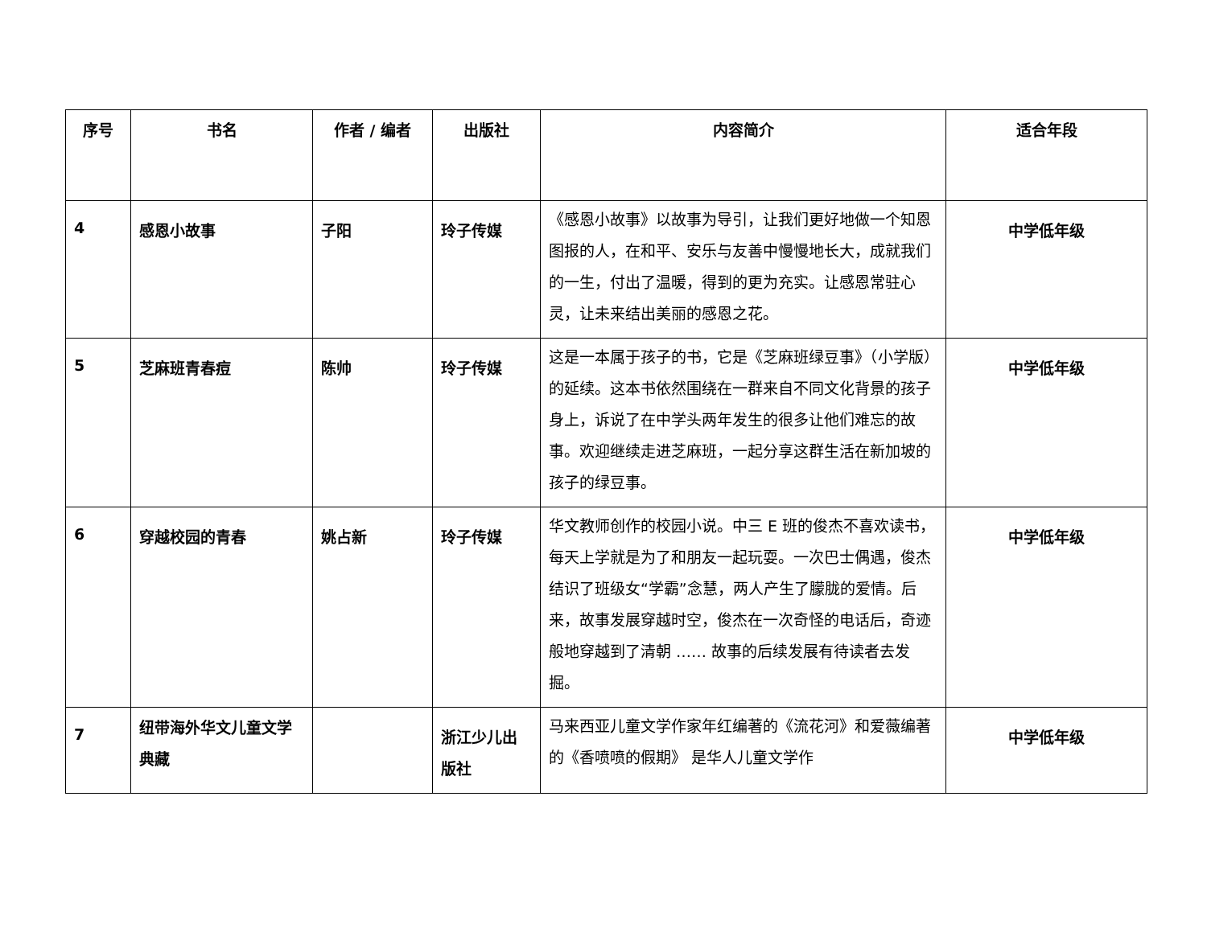| 序号 | 书名 | 作者 / 编者 | 出版社 | 内容简介 | 适合年段 |
| --- | --- | --- | --- | --- | --- |
| 4 | 感恩小故事 | 子阳 | 玲子传媒 | 《感恩小故事》以故事为导引，让我们更好地做一个知恩图报的人，在和平、安乐与友善中慢慢地长大，成就我们的一生，付出了温暖，得到的更为充实。让感恩常驻心灵，让未来结出美丽的感恩之花。 | 中学低年级 |
| 5 | 芝麻班青春痘 | 陈帅 | 玲子传媒 | 这是一本属于孩子的书，它是《芝麻班绿豆事》（小学版）的延续。这本书依然围绕在一群来自不同文化背景的孩子身上，诉说了在中学头两年发生的很多让他们难忘的故事。欢迎继续走进芝麻班，一起分享这群生活在新加坡的孩子的绿豆事。 | 中学低年级 |
| 6 | 穿越校园的青春 | 姚占新 | 玲子传媒 | 华文教师创作的校园小说。中三 E 班的俊杰不喜欢读书，每天上学就是为了和朋友一起玩耍。一次巴士偶遇，俊杰结识了班级女“学霸”念慧，两人产生了朦胧的爱情。后来，故事发展穿越时空，俊杰在一次奇怪的电话后，奇迹般地穿越到了清朝 …… 故事的后续发展有待读者去发掘。 | 中学低年级 |
| 7 | 纽带海外华文儿童文学典藏 | | 浙江少儿出版社 | 马来西亚儿童文学作家年红编著的《流花河》和爱薇编著的《香喷喷的假期》 是华人儿童文学作 | 中学低年级 |